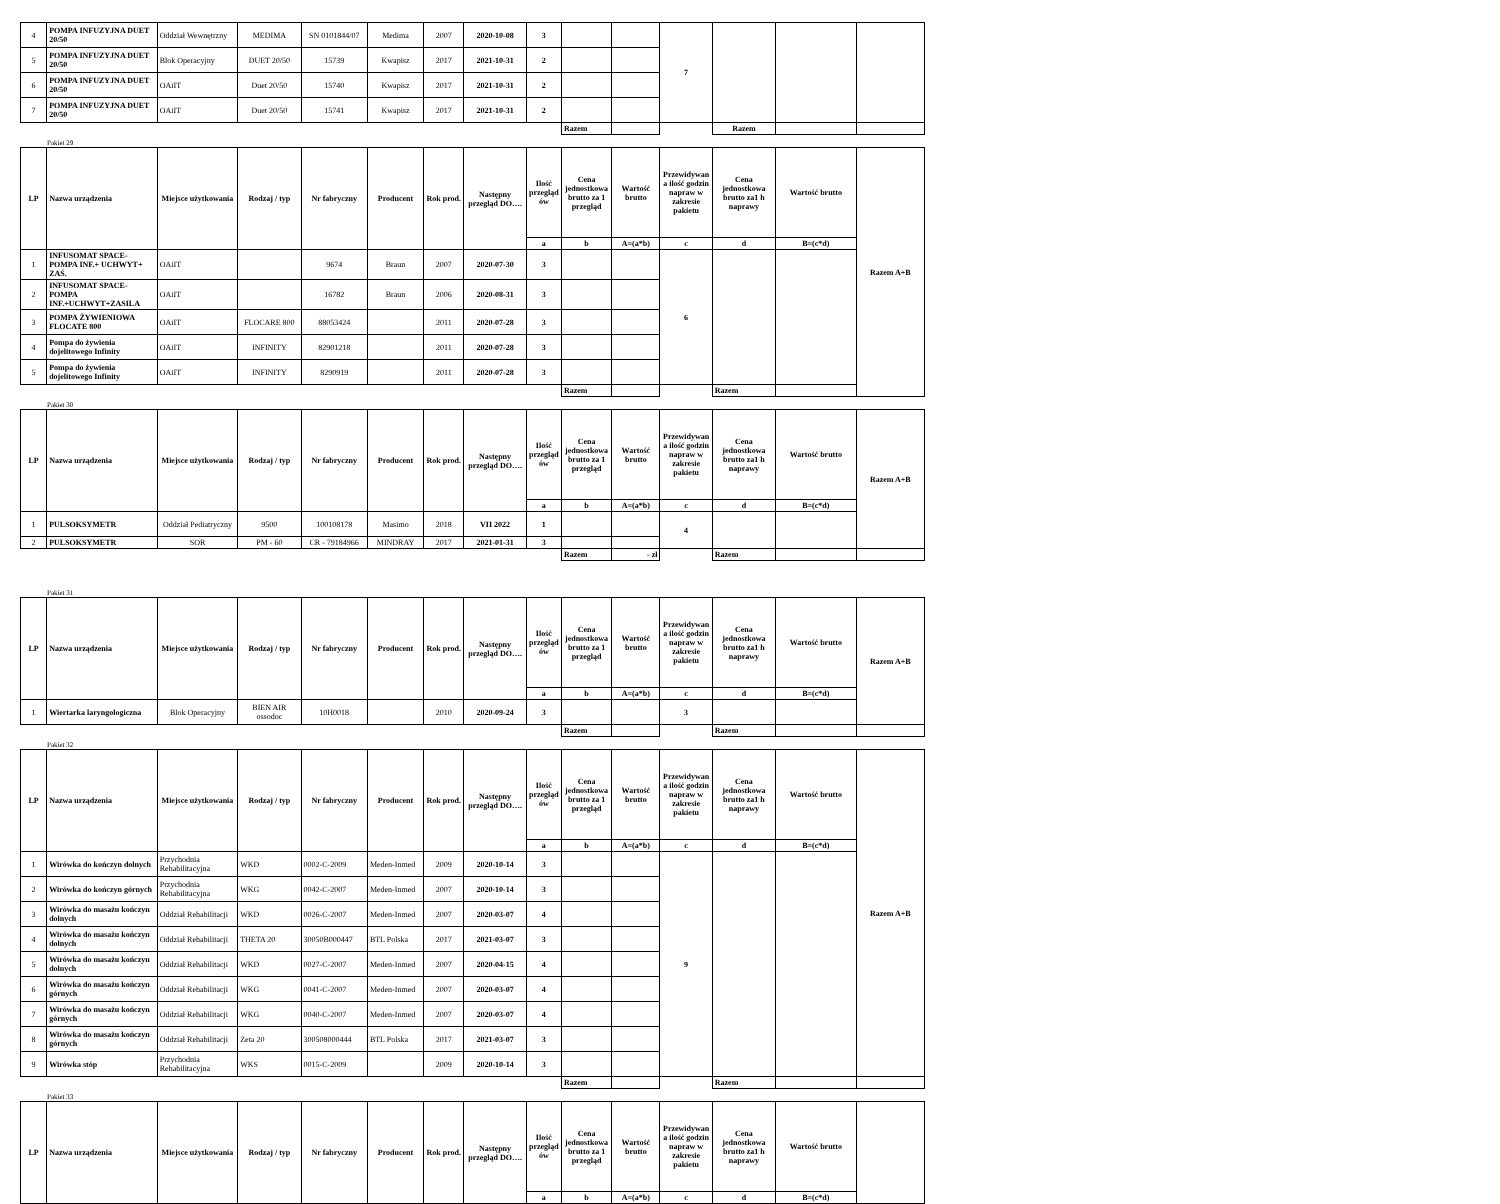| 4 | POMPA INFUZYJNA DUET 20/50 | Oddział Wewnętrzny | MEDIMA | SN 0101844/07 | Medima | 2007 | 2020-10-08 | 3 | | | 7 | | | |
| 5 | POMPA INFUZYJNA DUET 20/50 | Blok Operacyjny | DUET 20/50 | 15739 | Kwapisz | 2017 | 2021-10-31 | 2 | | | | | | |
| 6 | POMPA INFUZYJNA DUET 20/50 | OAiIT | Duet 20/50 | 15740 | Kwapisz | 2017 | 2021-10-31 | 2 | | | | | | |
| 7 | POMPA INFUZYJNA DUET 20/50 | OAiIT | Duet 20/50 | 15741 | Kwapisz | 2017 | 2021-10-31 | 2 | | | | | | |
| | | | | | | | | | Razem | | | Razem | | |
Pakiet 29
| LP | Nazwa urządzenia | Miejsce użytkowania | Rodzaj / typ | Nr fabryczny | Producent | Rok prod. | Następny przegląd DO…. | Ilość przegląd ów | Cena jednostkowa brutto za 1 przegląd | Wartość brutto | Przewidywan a ilość godzin napraw w zakresie pakietu | Cena jednostkowa brutto za1 h naprawy | Wartość brutto | Razem A+B |
| --- | --- | --- | --- | --- | --- | --- | --- | --- | --- | --- | --- | --- | --- | --- |
| | | | | | | | | a | b | A=(a*b) | c | d | B=(c*d) | |
| 1 | INFUSOMAT SPACE-POMPA INF.+ UCHWYT+ ZAŚ. | OAiIT | | 9674 | Braun | 2007 | 2020-07-30 | 3 | | | 6 | | | |
| 2 | INFUSOMAT SPACE-POMPA INF.+UCHWYT+ZASILA | OAiIT | | 16782 | Braun | 2006 | 2020-08-31 | 3 | | | | | | |
| 3 | POMPA ŻYWIENIOWA FLOCATE 800 | OAiIT | FLOCARE 800 | 88053424 | | 2011 | 2020-07-28 | 3 | | | | | | |
| 4 | Pompa do żywienia dojelitowego Infinity | OAiIT | INFINITY | 82901218 | | 2011 | 2020-07-28 | 3 | | | | | | |
| 5 | Pompa do żywienia dojelitowego Infinity | OAiIT | INFINITY | 8290919 | | 2011 | 2020-07-28 | 3 | | | | | | |
| | | | | | | | | | Razem | | | Razem | | |
Pakiet 30
| LP | Nazwa urządzenia | Miejsce użytkowania | Rodzaj / typ | Nr fabryczny | Producent | Rok prod. | Następny przegląd DO…. | Ilość przegląd ów | Cena jednostkowa brutto za 1 przegląd | Wartość brutto | Przewidywan a ilość godzin napraw w zakresie pakietu | Cena jednostkowa brutto za1 h naprawy | Wartość brutto | Razem A+B |
| --- | --- | --- | --- | --- | --- | --- | --- | --- | --- | --- | --- | --- | --- | --- |
| | | | | | | | | a | b | A=(a*b) | c | d | B=(c*d) | |
| 1 | PULSOKSYMETR | Oddział Pediatryczny | 9500 | 100108178 | Masimo | 2018 | VII 2022 | 1 | | | 4 | | | |
| 2 | PULSOKSYMETR | SOR | PM - 60 | CR - 79184966 | MINDRAY | 2017 | 2021-01-31 | 3 | | | | | | |
| | | | | | | | | | Razem | - zł | | Razem | | |
Pakiet 31
| LP | Nazwa urządzenia | Miejsce użytkowania | Rodzaj / typ | Nr fabryczny | Producent | Rok prod. | Następny przegląd DO…. | Ilość przegląd ów | Cena jednostkowa brutto za 1 przegląd | Wartość brutto | Przewidywan a ilość godzin napraw w zakresie pakietu | Cena jednostkowa brutto za1 h naprawy | Wartość brutto | Razem A+B |
| --- | --- | --- | --- | --- | --- | --- | --- | --- | --- | --- | --- | --- | --- | --- |
| | | | | | | | | a | b | A=(a*b) | c | d | B=(c*d) | |
| 1 | Wiertarka laryngologiczna | Blok Operacyjny | BIEN AIR ossodoc | 10H0018 | | 2010 | 2020-09-24 | 3 | | | 3 | | | |
| | | | | | | | | | Razem | | | Razem | | |
Pakiet 32
| LP | Nazwa urządzenia | Miejsce użytkowania | Rodzaj / typ | Nr fabryczny | Producent | Rok prod. | Następny przegląd DO…. | Ilość przegląd ów | Cena jednostkowa brutto za 1 przegląd | Wartość brutto | Przewidywan a ilość godzin napraw w zakresie pakietu | Cena jednostkowa brutto za1 h naprawy | Wartość brutto | Razem A+B |
| --- | --- | --- | --- | --- | --- | --- | --- | --- | --- | --- | --- | --- | --- | --- |
| | | | | | | | | a | b | A=(a*b) | c | d | B=(c*d) | |
| 1 | Wirówka do kończyn dolnych | Przychodnia Rehabilitacyjna | WKD | 0002-C-2009 | Meden-Inmed | 2009 | 2020-10-14 | 3 | | | 9 | | | |
| 2 | Wirówka do kończyn górnych | Przychodnia Rehabilitacyjna | WKG | 0042-C-2007 | Meden-Inmed | 2007 | 2020-10-14 | 3 | | | | | | |
| 3 | Wirówka do masażu kończyn dolnych | Oddział Rehabilitacji | WKD | 0026-C-2007 | Meden-Inmed | 2007 | 2020-03-07 | 4 | | | | | | |
| 4 | Wirówka do masażu kończyn dolnych | Oddział Rehabilitacji | THETA 20 | 30050B000447 | BTL Polska | 2017 | 2021-03-07 | 3 | | | | | | |
| 5 | Wirówka do masażu kończyn dolnych | Oddział Rehabilitacji | WKD | 0027-C-2007 | Meden-Inmed | 2007 | 2020-04-15 | 4 | | | | | | |
| 6 | Wirówka do masażu kończyn górnych | Oddział Rehabilitacji | WKG | 0041-C-2007 | Meden-Inmed | 2007 | 2020-03-07 | 4 | | | | | | |
| 7 | Wirówka do masażu kończyn górnych | Oddział Rehabilitacji | WKG | 0040-C-2007 | Meden-Inmed | 2007 | 2020-03-07 | 4 | | | | | | |
| 8 | Wirówka do masażu kończyn górnych | Oddział Rehabilitacji | Zeta 20 | 300508000444 | BTL Polska | 2017 | 2021-03-07 | 3 | | | | | | |
| 9 | Wirówka stóp | Przychodnia Rehabilitacyjna | WKS | 0015-C-2009 | | 2009 | 2020-10-14 | 3 | | | | | | |
| | | | | | | | | | Razem | | | Razem | | |
Pakiet 33
| LP | Nazwa urządzenia | Miejsce użytkowania | Rodzaj / typ | Nr fabryczny | Producent | Rok prod. | Następny przegląd DO…. | Ilość przegląd ów | Cena jednostkowa brutto za 1 przegląd | Wartość brutto | Przewidywan a ilość godzin napraw w zakresie pakietu | Cena jednostkowa brutto za1 h naprawy | Wartość brutto | |
| --- | --- | --- | --- | --- | --- | --- | --- | --- | --- | --- | --- | --- | --- | --- |
| | | | | | | | | a | b | A=(a*b) | c | d | B=(c*d) | |